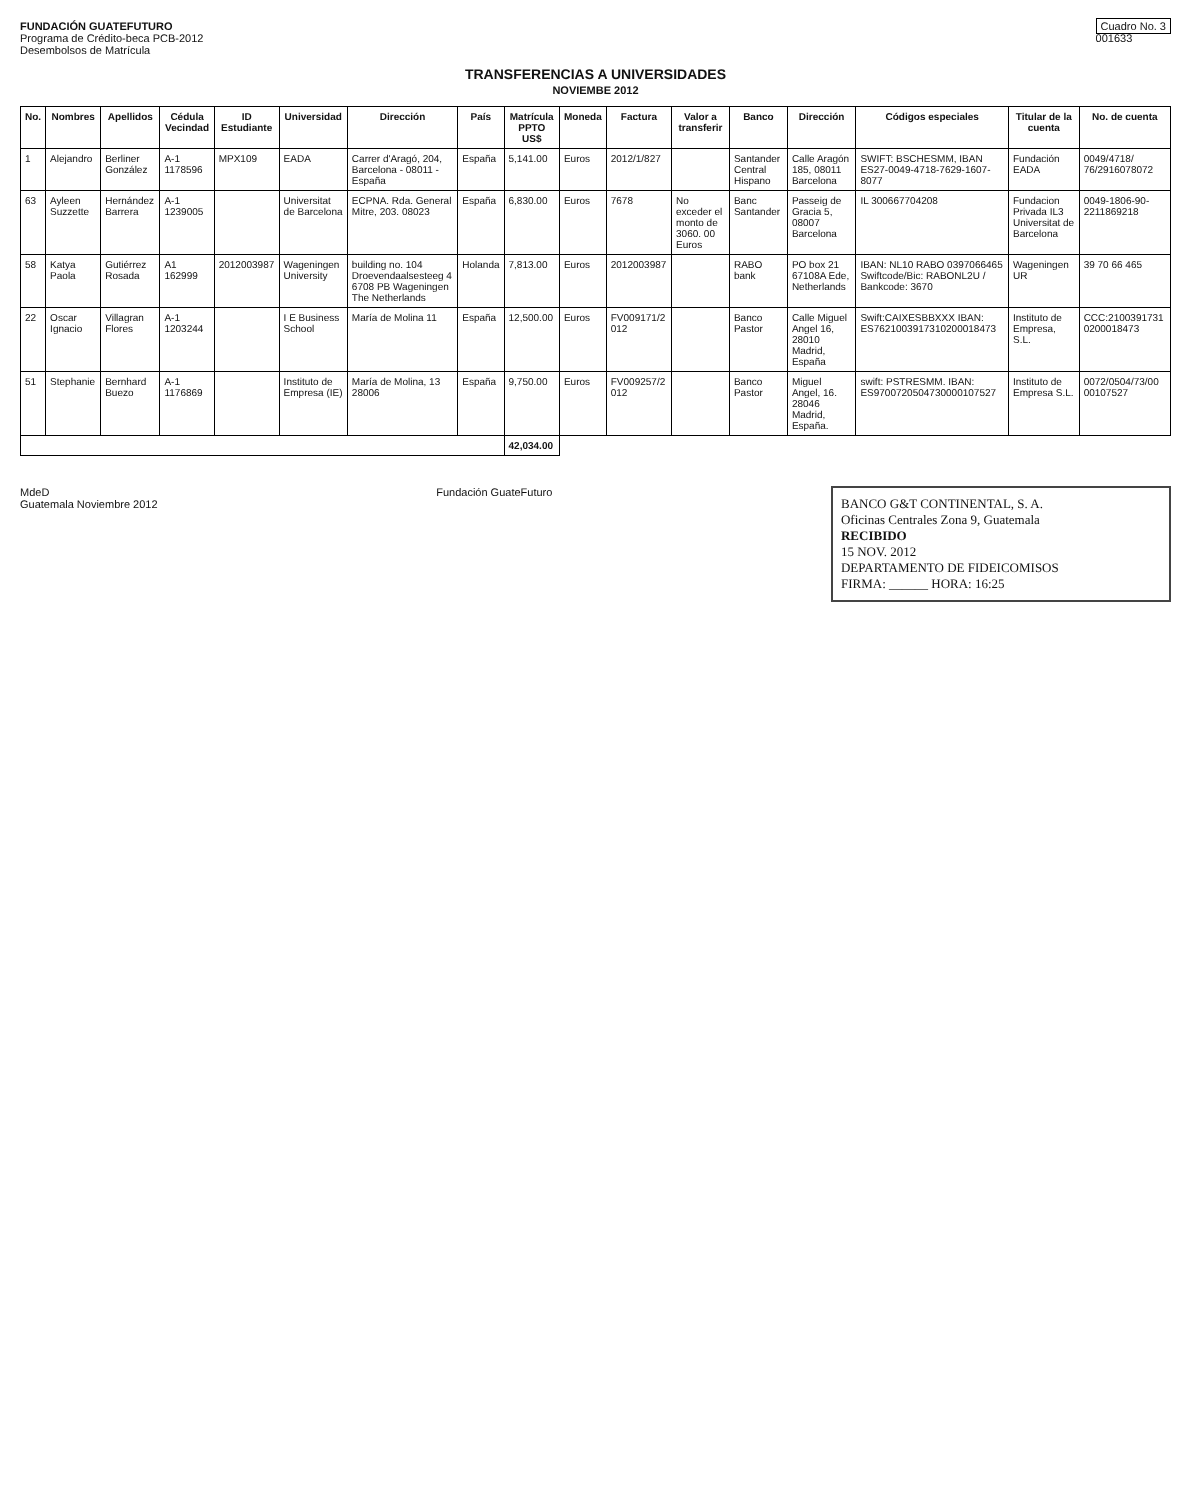FUNDACIÓN GUATEFUTURO
Programa de Crédito-beca PCB-2012
Desembolsos de Matrícula
Cuadro No. 3
001633
TRANSFERENCIAS A UNIVERSIDADES
NOVIEMBE 2012
| No. | Nombres | Apellidos | Cédula Vecindad | ID Estudiante | Universidad | Dirección | País | Matrícula PPTO US$ | Moneda | Factura | Valor a transferir | Banco | Dirección | Códigos especiales | Titular de la cuenta | No. de cuenta |
| --- | --- | --- | --- | --- | --- | --- | --- | --- | --- | --- | --- | --- | --- | --- | --- | --- |
| 1 | Alejandro | Berliner González | A-1 1178596 | MPX109 | EADA | Carrer d'Aragó, 204, Barcelona - 08011 - España | España | 5,141.00 | Euros | 2012/1/827 | | Santander Central Hispano | Calle Aragón 185, 08011 Barcelona | SWIFT: BSCHESMM, IBAN ES27-0049-4718-7629-1607-8077 | Fundación EADA | 0049/4718/ 76/2916078072 |
| 63 | Ayleen Suzzette | Hernández Barrera | A-1 1239005 | | Universitat de Barcelona | ECPNA. Rda. General Mitre, 203. 08023 | España | 6,830.00 | Euros | 7678 | No exceder el monto de 3060. 00 Euros | Banc Santander | Passeig de Gracia 5, 08007 Barcelona | IL 300667704208 | Fundacion Privada IL3 Universitat de Barcelona | 0049-1806-90-2211869218 |
| 58 | Katya Paola | Gutiérrez Rosada | A1 162999 | 2012003987 | Wageningen University | building no. 104 Droevendaalsesteeg 4 6708 PB Wageningen The Netherlands | Holanda | 7,813.00 | Euros | 2012003987 | | RABO bank | PO box 21 67108A Ede, Netherlands | IBAN: NL10 RABO 0397066465 Swiftcode/Bic: RABONL2U / Bankcode: 3670 | Wageningen UR | 39 70 66 465 |
| 22 | Oscar Ignacio | Villagran Flores | A-1 1203244 | | I E Business School | María de Molina 11 | España | 12,500.00 | Euros | FV009171/2 012 | | Banco Pastor | Calle Miguel Angel 16, 28010 Madrid, España | Swift:CAIXESBBXXX IBAN: ES7621003917310200018473 | Instituto de Empresa, S.L. | CCC:2100391731 0200018473 |
| 51 | Stephanie | Bernhard Buezo | A-1 1176869 | | Instituto de Empresa (IE) | María de Molina, 13 28006 | España | 9,750.00 | Euros | FV009257/2 012 | | Banco Pastor | Miguel Angel, 16. 28046 Madrid, España. | swift: PSTRESMM. IBAN: ES9700720504730000107527 | Instituto de Empresa S.L. | 0072/0504/73/00 00107527 |
| | | | | | | | | 42,034.00 | | | | | | | | |
MdeD
Guatemala Noviembre 2012
Fundación GuateFuturo
BANCO G&T CONTINENTAL, S. A.
Oficinas Centrales Zona 9, Guatemala
RECIBIDO
15 NOV. 2012
DEPARTAMENTO DE FIDEICOMISOS
FIRMA: ______ HORA: 16:25